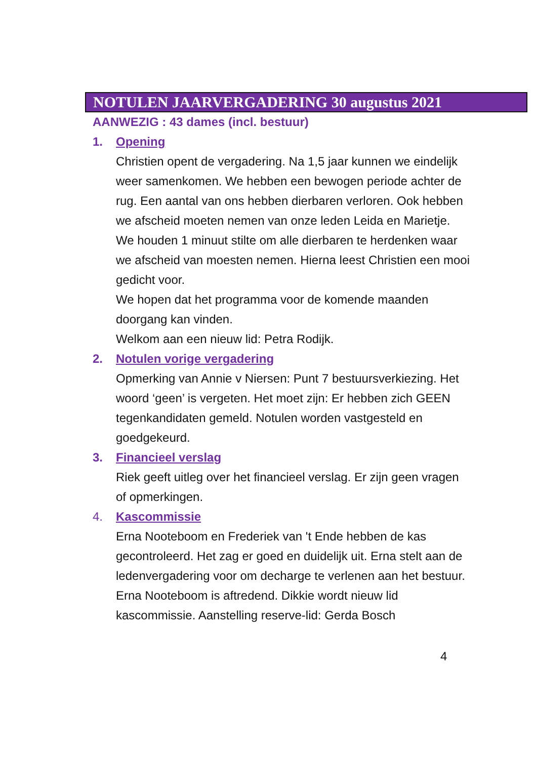NOTULEN JAARVERGADERING 30 augustus 2021
AANWEZIG : 43 dames (incl. bestuur)
1. Opening
Christien opent de vergadering. Na 1,5 jaar kunnen we eindelijk weer samenkomen. We hebben een bewogen periode achter de rug. Een aantal van ons hebben dierbaren verloren. Ook hebben we afscheid moeten nemen van onze leden Leida en Marietje. We houden 1 minuut stilte om alle dierbaren te herdenken waar we afscheid van moesten nemen. Hierna leest Christien een mooi gedicht voor.
We hopen dat het programma voor de komende maanden doorgang kan vinden.
Welkom aan een nieuw lid: Petra Rodijk.
2. Notulen vorige vergadering
Opmerking van Annie v Niersen: Punt 7 bestuursverkiezing. Het woord ‘geen’ is vergeten. Het moet zijn: Er hebben zich GEEN tegenkandidaten gemeld. Notulen worden vastgesteld en goedgekeurd.
3. Financieel verslag
Riek geeft uitleg over het financieel verslag. Er zijn geen vragen of opmerkingen.
4. Kascommissie
Erna Nooteboom en Frederiek van 't Ende hebben de kas gecontroleerd. Het zag er goed en duidelijk uit. Erna stelt aan de ledenvergadering voor om decharge te verlenen aan het bestuur.
Erna Nooteboom is aftredend. Dikkie wordt nieuw lid kascommissie. Aanstelling reserve-lid: Gerda Bosch
4